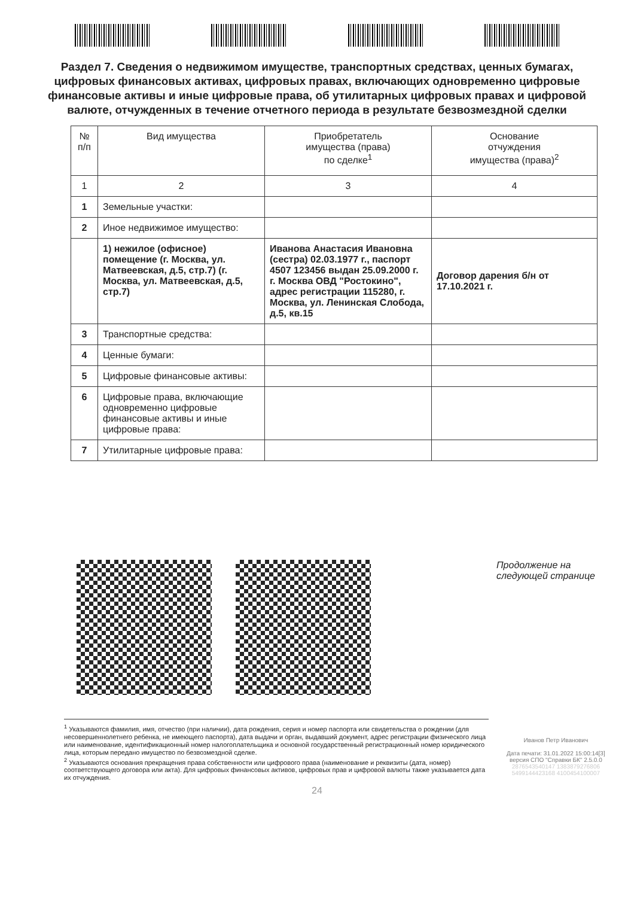Раздел 7. Сведения о недвижимом имуществе, транспортных средствах, ценных бумагах, цифровых финансовых активах, цифровых правах, включающих одновременно цифровые финансовые активы и иные цифровые права, об утилитарных цифровых правах и цифровой валюте, отчужденных в течение отчетного периода в результате безвозмездной сделки
| № п/п | Вид имущества | Приобретатель имущества (права) по сделке<sup>1</sup> | Основание отчуждения имущества (права)<sup>2</sup> |
| --- | --- | --- | --- |
| 1 | 2 | 3 | 4 |
| 1 | Земельные участки: | | |
| 2 | Иное недвижимое имущество: | | |
| | 1) нежилое (офисное) помещение (г. Москва, ул. Матвеевская, д.5, стр.7) (г. Москва, ул. Матвеевская, д.5, стр.7) | Иванова Анастасия Ивановна (сестра) 02.03.1977 г., паспорт 4507 123456 выдан 25.09.2000 г. г. Москва ОВД "Ростокино", адрес регистрации 115280, г. Москва, ул. Ленинская Слобода, д.5, кв.15 | Договор дарения б/н от 17.10.2021 г. |
| 3 | Транспортные средства: | | |
| 4 | Ценные бумаги: | | |
| 5 | Цифровые финансовые активы: | | |
| 6 | Цифровые права, включающие одновременно цифровые финансовые активы и иные цифровые права: | | |
| 7 | Утилитарные цифровые права: | | |
Продолжение на следующей странице
<sup>1</sup> Указываются фамилия, имя, отчество (при наличии), дата рождения, серия и номер паспорта или свидетельства о рождении (для несовершеннолетнего ребенка, не имеющего паспорта), дата выдачи и орган, выдавший документ, адрес регистрации физического лица или наименование, идентификационный номер налогоплательщика и основной государственный регистрационный номер юридического лица, которым передано имущество по безвозмездной сделке.
<sup>2</sup> Указываются основания прекращения права собственности или цифрового права (наименование и реквизиты (дата, номер) соответствующего договора или акта). Для цифровых финансовых активов, цифровых прав и цифровой валюты также указывается дата их отчуждения.
Иванов Петр Иванович
Дата печати: 31.01.2022 15:00:14[3]
версия СПО "Справки БК" 2.5.0.0
2876543540147 1383879276806
5499144423168 4100454100007
24